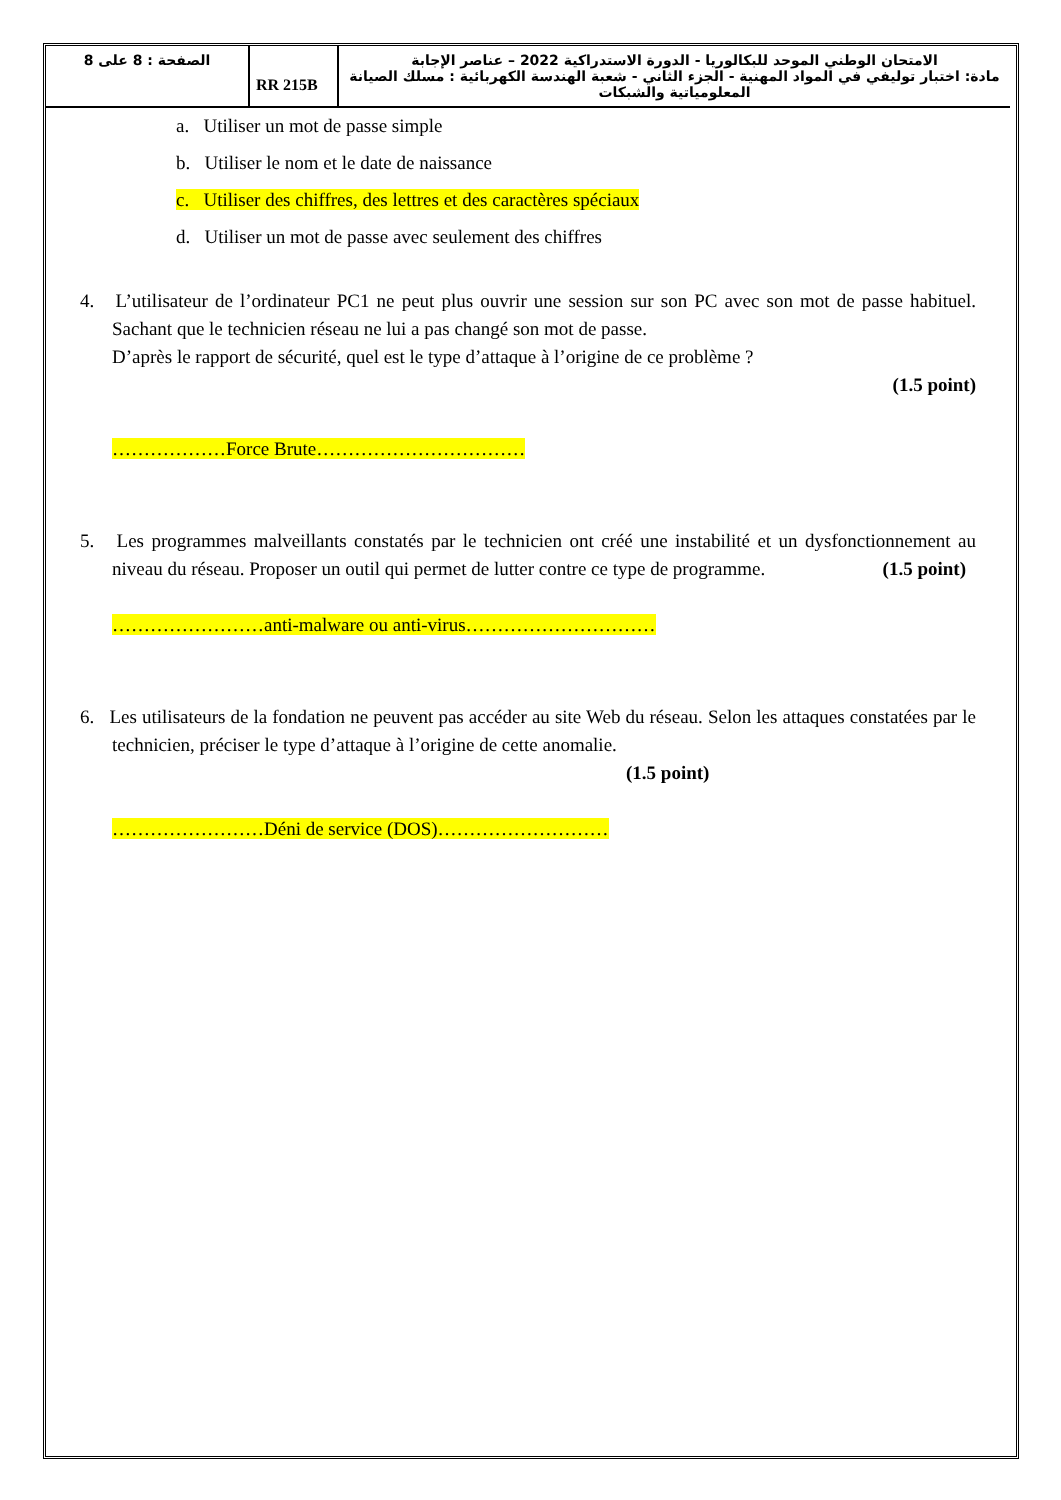| الصفحة : 8 على 8 | RR 215B | الامتحان الوطني الموحد للبكالوريا - الدورة الاستدراكية 2022 – عناصر الإجابة مادة: اختبار توليفي في المواد المهنية - الجزء الثاني - شعبة الهندسة الكهربائية : مسلك الصيانة المعلومياتية والشبكات |
a. Utiliser un mot de passe simple
b. Utiliser le nom et le date de naissance
c. Utiliser des chiffres, des lettres et des caractères spéciaux
d. Utiliser un mot de passe avec seulement des chiffres
4. L’utilisateur de l’ordinateur PC1 ne peut plus ouvrir une session sur son PC avec son mot de passe habituel. Sachant que le technicien réseau ne lui a pas changé son mot de passe.
D’après le rapport de sécurité, quel est le type d’attaque à l’origine de ce problème ?
(1.5 point)
………………Force Brute……………………………
5. Les programmes malveillants constatés par le technicien ont créé une instabilité et un dysfonctionnement au niveau du réseau. Proposer un outil qui permet de lutter contre ce type de programme. (1.5 point)
……………………anti-malware ou anti-virus…………………………
6. Les utilisateurs de la fondation ne peuvent pas accéder au site Web du réseau. Selon les attaques constatées par le technicien, préciser le type d’attaque à l’origine de cette anomalie.
(1.5 point)
……………………Déni de service (DOS)………………………